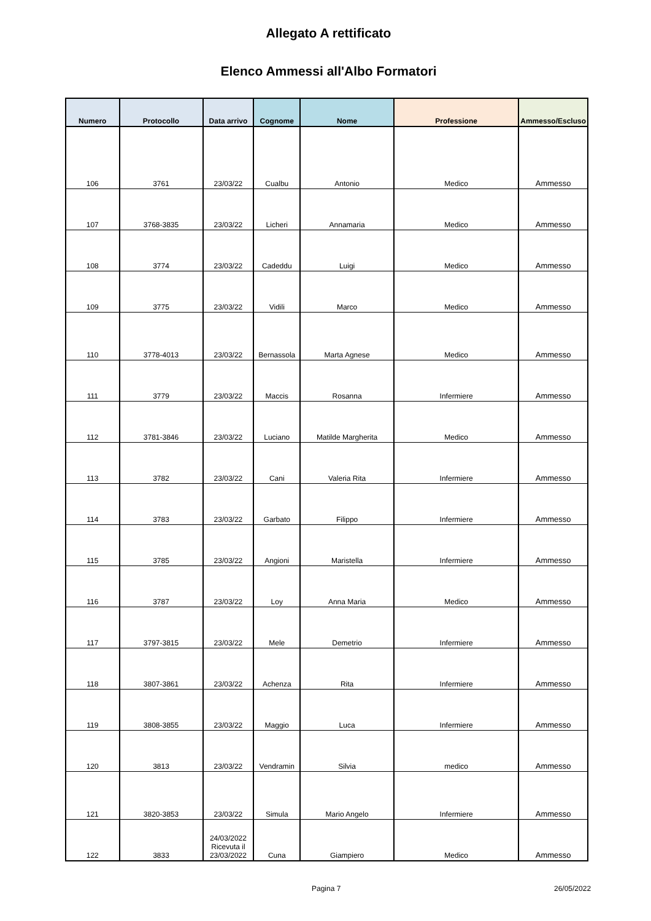Allegato A rettificato
Elenco Ammessi all'Albo Formatori
| Numero | Protocollo | Data arrivo | Cognome | Nome | Professione | Ammesso/Escluso |
| --- | --- | --- | --- | --- | --- | --- |
| 106 | 3761 | 23/03/22 | Cualbu | Antonio | Medico | Ammesso |
| 107 | 3768-3835 | 23/03/22 | Licheri | Annamaria | Medico | Ammesso |
| 108 | 3774 | 23/03/22 | Cadeddu | Luigi | Medico | Ammesso |
| 109 | 3775 | 23/03/22 | Vidili | Marco | Medico | Ammesso |
| 110 | 3778-4013 | 23/03/22 | Bernassola | Marta Agnese | Medico | Ammesso |
| 111 | 3779 | 23/03/22 | Maccis | Rosanna | Infermiere | Ammesso |
| 112 | 3781-3846 | 23/03/22 | Luciano | Matilde Margherita | Medico | Ammesso |
| 113 | 3782 | 23/03/22 | Cani | Valeria Rita | Infermiere | Ammesso |
| 114 | 3783 | 23/03/22 | Garbato | Filippo | Infermiere | Ammesso |
| 115 | 3785 | 23/03/22 | Angioni | Maristella | Infermiere | Ammesso |
| 116 | 3787 | 23/03/22 | Loy | Anna Maria | Medico | Ammesso |
| 117 | 3797-3815 | 23/03/22 | Mele | Demetrio | Infermiere | Ammesso |
| 118 | 3807-3861 | 23/03/22 | Achenza | Rita | Infermiere | Ammesso |
| 119 | 3808-3855 | 23/03/22 | Maggio | Luca | Infermiere | Ammesso |
| 120 | 3813 | 23/03/22 | Vendramin | Silvia | medico | Ammesso |
| 121 | 3820-3853 | 23/03/22 | Simula | Mario Angelo | Infermiere | Ammesso |
| 122 | 3833 | 24/03/2022 Ricevuta il 23/03/2022 | Cuna | Giampiero | Medico | Ammesso |
Pagina 7 26/05/2022